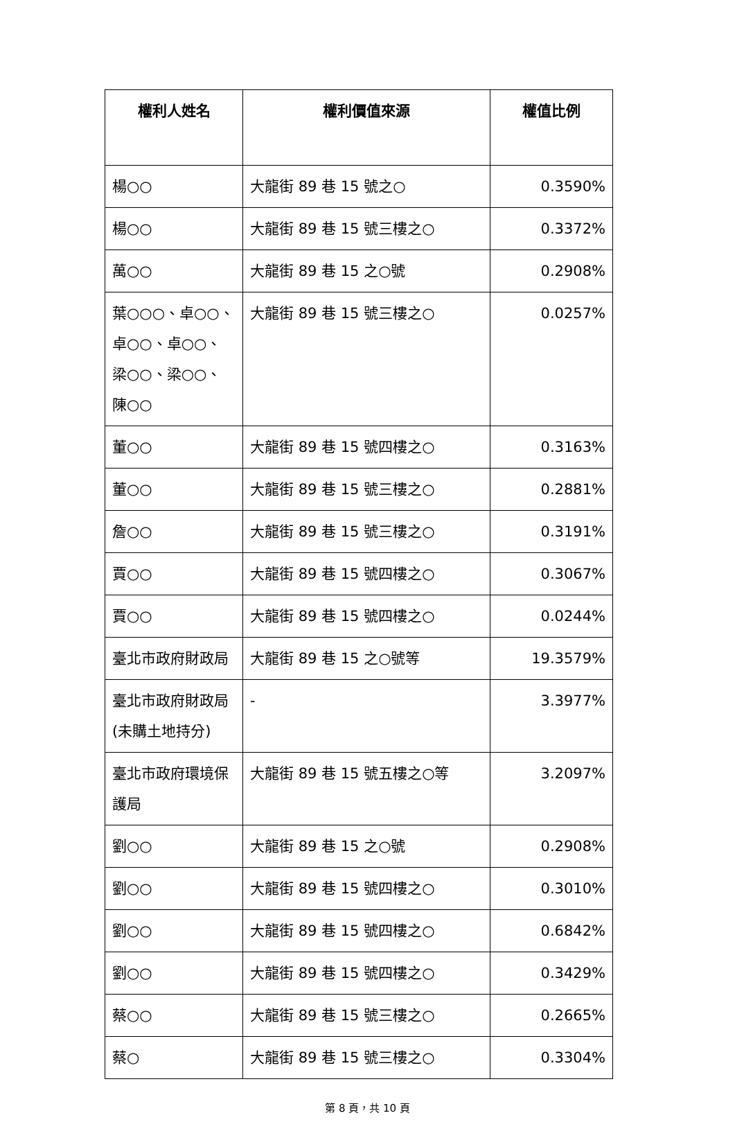| 權利人姓名 | 權利價值來源 | 權值比例 |
| --- | --- | --- |
| 楊○○ | 大龍街 89 巷 15 號之○ | 0.3590% |
| 楊○○ | 大龍街 89 巷 15 號三樓之○ | 0.3372% |
| 萬○○ | 大龍街 89 巷 15 之○號 | 0.2908% |
| 葉○○○、卓○○、卓○○、卓○○、梁○○、梁○○、陳○○ | 大龍街 89 巷 15 號三樓之○ | 0.0257% |
| 董○○ | 大龍街 89 巷 15 號四樓之○ | 0.3163% |
| 董○○ | 大龍街 89 巷 15 號三樓之○ | 0.2881% |
| 詹○○ | 大龍街 89 巷 15 號三樓之○ | 0.3191% |
| 賈○○ | 大龍街 89 巷 15 號四樓之○ | 0.3067% |
| 賈○○ | 大龍街 89 巷 15 號四樓之○ | 0.0244% |
| 臺北市政府財政局 | 大龍街 89 巷 15 之○號等 | 19.3579% |
| 臺北市政府財政局(未購土地持分) | - | 3.3977% |
| 臺北市政府環境保護局 | 大龍街 89 巷 15 號五樓之○等 | 3.2097% |
| 劉○○ | 大龍街 89 巷 15 之○號 | 0.2908% |
| 劉○○ | 大龍街 89 巷 15 號四樓之○ | 0.3010% |
| 劉○○ | 大龍街 89 巷 15 號四樓之○ | 0.6842% |
| 劉○○ | 大龍街 89 巷 15 號四樓之○ | 0.3429% |
| 蔡○○ | 大龍街 89 巷 15 號三樓之○ | 0.2665% |
| 蔡○ | 大龍街 89 巷 15 號三樓之○ | 0.3304% |
第 8 頁，共 10 頁